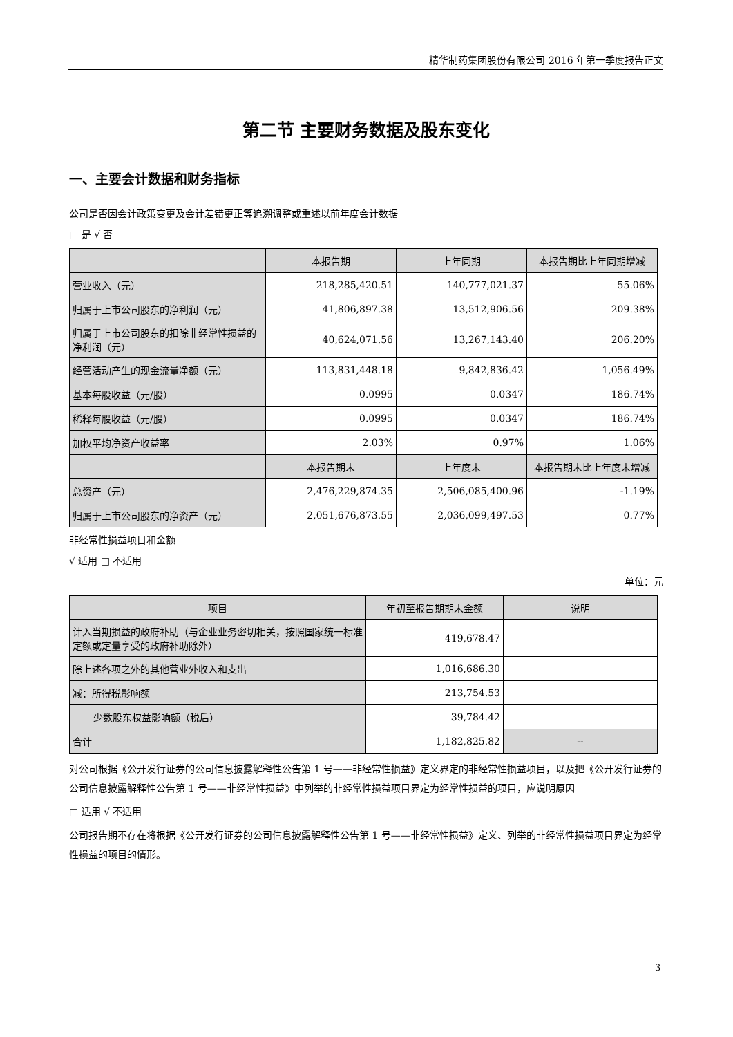精华制药集团股份有限公司 2016 年第一季度报告正文
第二节 主要财务数据及股东变化
一、主要会计数据和财务指标
公司是否因会计政策变更及会计差错更正等追溯调整或重述以前年度会计数据
□ 是 √ 否
| | 本报告期 | 上年同期 | 本报告期比上年同期增减 |
| --- | --- | --- | --- |
| 营业收入（元） | 218,285,420.51 | 140,777,021.37 | 55.06% |
| 归属于上市公司股东的净利润（元） | 41,806,897.38 | 13,512,906.56 | 209.38% |
| 归属于上市公司股东的扣除非经常性损益的净利润（元） | 40,624,071.56 | 13,267,143.40 | 206.20% |
| 经营活动产生的现金流量净额（元） | 113,831,448.18 | 9,842,836.42 | 1,056.49% |
| 基本每股收益（元/股） | 0.0995 | 0.0347 | 186.74% |
| 稀释每股收益（元/股） | 0.0995 | 0.0347 | 186.74% |
| 加权平均净资产收益率 | 2.03% | 0.97% | 1.06% |
| | 本报告期末 | 上年度末 | 本报告期末比上年度末增减 |
| 总资产（元） | 2,476,229,874.35 | 2,506,085,400.96 | -1.19% |
| 归属于上市公司股东的净资产（元） | 2,051,676,873.55 | 2,036,099,497.53 | 0.77% |
非经常性损益项目和金额
√ 适用 □ 不适用
单位：元
| 项目 | 年初至报告期期末金额 | 说明 |
| --- | --- | --- |
| 计入当期损益的政府补助（与企业业务密切相关，按照国家统一标准定额或定量享受的政府补助除外） | 419,678.47 | |
| 除上述各项之外的其他营业外收入和支出 | 1,016,686.30 | |
| 减：所得税影响额 | 213,754.53 | |
| 少数股东权益影响额（税后） | 39,784.42 | |
| 合计 | 1,182,825.82 | -- |
对公司根据《公开发行证券的公司信息披露解释性公告第 1 号——非经常性损益》定义界定的非经常性损益项目，以及把《公开发行证券的公司信息披露解释性公告第 1 号——非经常性损益》中列举的非经常性损益项目界定为经常性损益的项目，应说明原因
□ 适用 √ 不适用
公司报告期不存在将根据《公开发行证券的公司信息披露解释性公告第 1 号——非经常性损益》定义、列举的非经常性损益项目界定为经常性损益的项目的情形。
3